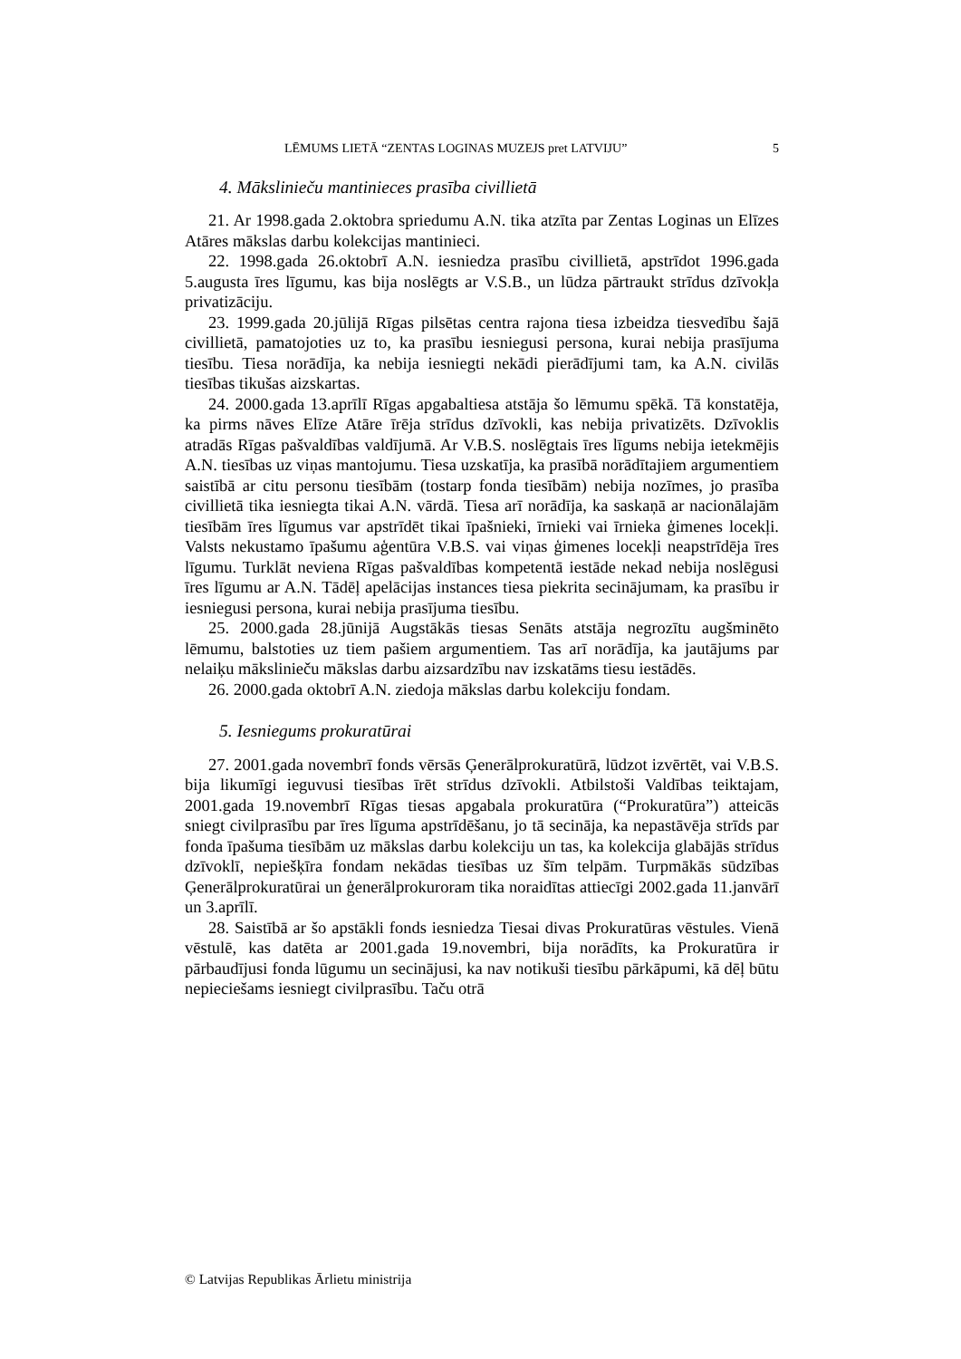LĒMUMS LIETĀ “ZENTAS LOGINAS MUZEJS pret LATVIJU” 5
4. Mākslinieču mantinieces prasība civillietā
21. Ar 1998.gada 2.oktobra spriedumu A.N. tika atzīta par Zentas Loginas un Elīzes Atāres mākslas darbu kolekcijas mantinieci.
22. 1998.gada 26.oktobrī A.N. iesniedza prasību civillietā, apstrīdot 1996.gada 5.augusta īres līgumu, kas bija noslēgts ar V.S.B., un lūdza pārtraukt strīdus dzīvokļa privatizāciju.
23. 1999.gada 20.jūlijā Rīgas pilsētas centra rajona tiesa izbeidza tiesvedību šajā civillietā, pamatojoties uz to, ka prasību iesniegusi persona, kurai nebija prasījuma tiesību. Tiesa norādīja, ka nebija iesniegti nekādi pierādījumi tam, ka A.N. civilās tiesības tikušas aizskartas.
24. 2000.gada 13.aprīlī Rīgas apgabaltiesa atstāja šo lēmumu spēkā. Tā konstatēja, ka pirms nāves Elīze Atāre īrēja strīdus dzīvokli, kas nebija privatizēts. Dzīvoklis atradās Rīgas pašvaldības valdījumā. Ar V.B.S. noslēgtais īres līgums nebija ietekmējis A.N. tiesības uz viņas mantojumu. Tiesa uzskatīja, ka prasībā norādītajiem argumentiem saistībā ar citu personu tiesībām (tostarp fonda tiesībām) nebija nozīmes, jo prasība civillietā tika iesniegta tikai A.N. vārdā. Tiesa arī norādīja, ka saskaņā ar nacionālajām tiesībām īres līgumus var apstrīdēt tikai īpašnieki, īrnieki vai īrnieka ģimenes locekļi. Valsts nekustamo īpašumu aģentūra V.B.S. vai viņas ģimenes locekļi neapstrīdēja īres līgumu. Turklāt neviena Rīgas pašvaldības kompetentā iestāde nekad nebija noslēgusi īres līgumu ar A.N. Tādēļ apelācijas instances tiesa piekrita secinājumam, ka prasību ir iesniegusi persona, kurai nebija prasījuma tiesību.
25. 2000.gada 28.jūnijā Augstākās tiesas Senāts atstāja negrozītu augšminēto lēmumu, balstoties uz tiem pašiem argumentiem. Tas arī norādīja, ka jautājums par nelaiķu mākslinieču mākslas darbu aizsardzību nav izskatāms tiesu iestādēs.
26. 2000.gada oktobrī A.N. ziedoja mākslas darbu kolekciju fondam.
5. Iesniegums prokuratūrai
27. 2001.gada novembrī fonds vērsās Ģenerālprokuratūrā, lūdzot izvērtēt, vai V.B.S. bija likumīgi ieguvusi tiesības īrēt strīdus dzīvokli. Atbilstoši Valdības teiktajam, 2001.gada 19.novembrī Rīgas tiesas apgabala prokuratūra (“Prokuratūra”) atteicās sniegt civilprasību par īres līguma apstrīdēšanu, jo tā secināja, ka nepastāvēja strīds par fonda īpašuma tiesībām uz mākslas darbu kolekciju un tas, ka kolekcija glabājās strīdus dzīvoklī, nepiešķīra fondam nekādas tiesības uz šīm telpām. Turpmākās sūdzības Ģenerālprokuratūrai un ģenerālprokuroram tika noraidītas attiecīgi 2002.gada 11.janvārī un 3.aprīlī.
28. Saistībā ar šo apstākli fonds iesniedza Tiesai divas Prokuratūras vēstules. Vienā vēstulē, kas datēta ar 2001.gada 19.novembri, bija norādīts, ka Prokuratūra ir pārbaudījusi fonda lūgumu un secinājusi, ka nav notikuši tiesību pārkāpumi, kā dēļ būtu nepieciešams iesniegt civilprasību. Taču otrā
© Latvijas Republikas Ārlietu ministrija